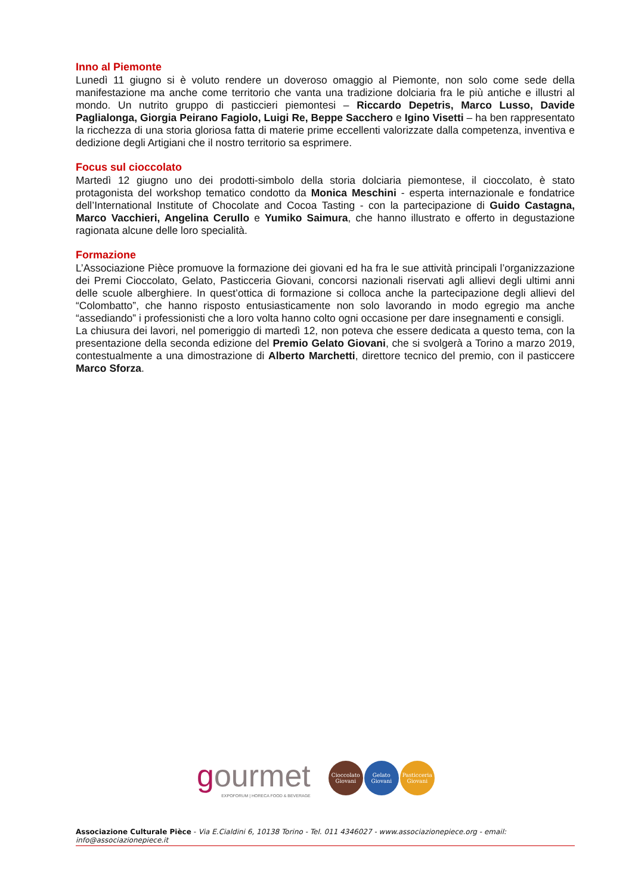Inno al Piemonte
Lunedì 11 giugno si è voluto rendere un doveroso omaggio al Piemonte, non solo come sede della manifestazione ma anche come territorio che vanta una tradizione dolciaria fra le più antiche e illustri al mondo. Un nutrito gruppo di pasticcieri piemontesi – Riccardo Depetris, Marco Lusso, Davide Paglialonga, Giorgia Peirano Fagiolo, Luigi Re, Beppe Sacchero e Igino Visetti – ha ben rappresentato la ricchezza di una storia gloriosa fatta di materie prime eccellenti valorizzate dalla competenza, inventiva e dedizione degli Artigiani che il nostro territorio sa esprimere.
Focus sul cioccolato
Martedì 12 giugno uno dei prodotti-simbolo della storia dolciaria piemontese, il cioccolato, è stato protagonista del workshop tematico condotto da Monica Meschini - esperta internazionale e fondatrice dell’International Institute of Chocolate and Cocoa Tasting - con la partecipazione di Guido Castagna, Marco Vacchieri, Angelina Cerullo e Yumiko Saimura, che hanno illustrato e offerto in degustazione ragionata alcune delle loro specialità.
Formazione
L’Associazione Pièce promuove la formazione dei giovani ed ha fra le sue attività principali l’organizzazione dei Premi Cioccolato, Gelato, Pasticceria Giovani, concorsi nazionali riservati agli allievi degli ultimi anni delle scuole alberghiere. In quest’ottica di formazione si colloca anche la partecipazione degli allievi del “Colombatto”, che hanno risposto entusiasticamente non solo lavorando in modo egregio ma anche “assediando” i professionisti che a loro volta hanno colto ogni occasione per dare insegnamenti e consigli.
La chiusura dei lavori, nel pomeriggio di martedì 12, non poteva che essere dedicata a questo tema, con la presentazione della seconda edizione del Premio Gelato Giovani, che si svolgerà a Torino a marzo 2019, contestualmente a una dimostrazione di Alberto Marchetti, direttore tecnico del premio, con il pasticcere Marco Sforza.
gourmet
EXPOFORUM | HORECA FOOD & BEVERAGE
Cioccolato Giovani Gelato Giovani Pasticceria Giovani
Associazione Culturale Pièce - Via E.Cialdini 6, 10138 Torino - Tel. 011 4346027 - www.associazionepiece.org - email: info@associazionepiece.it